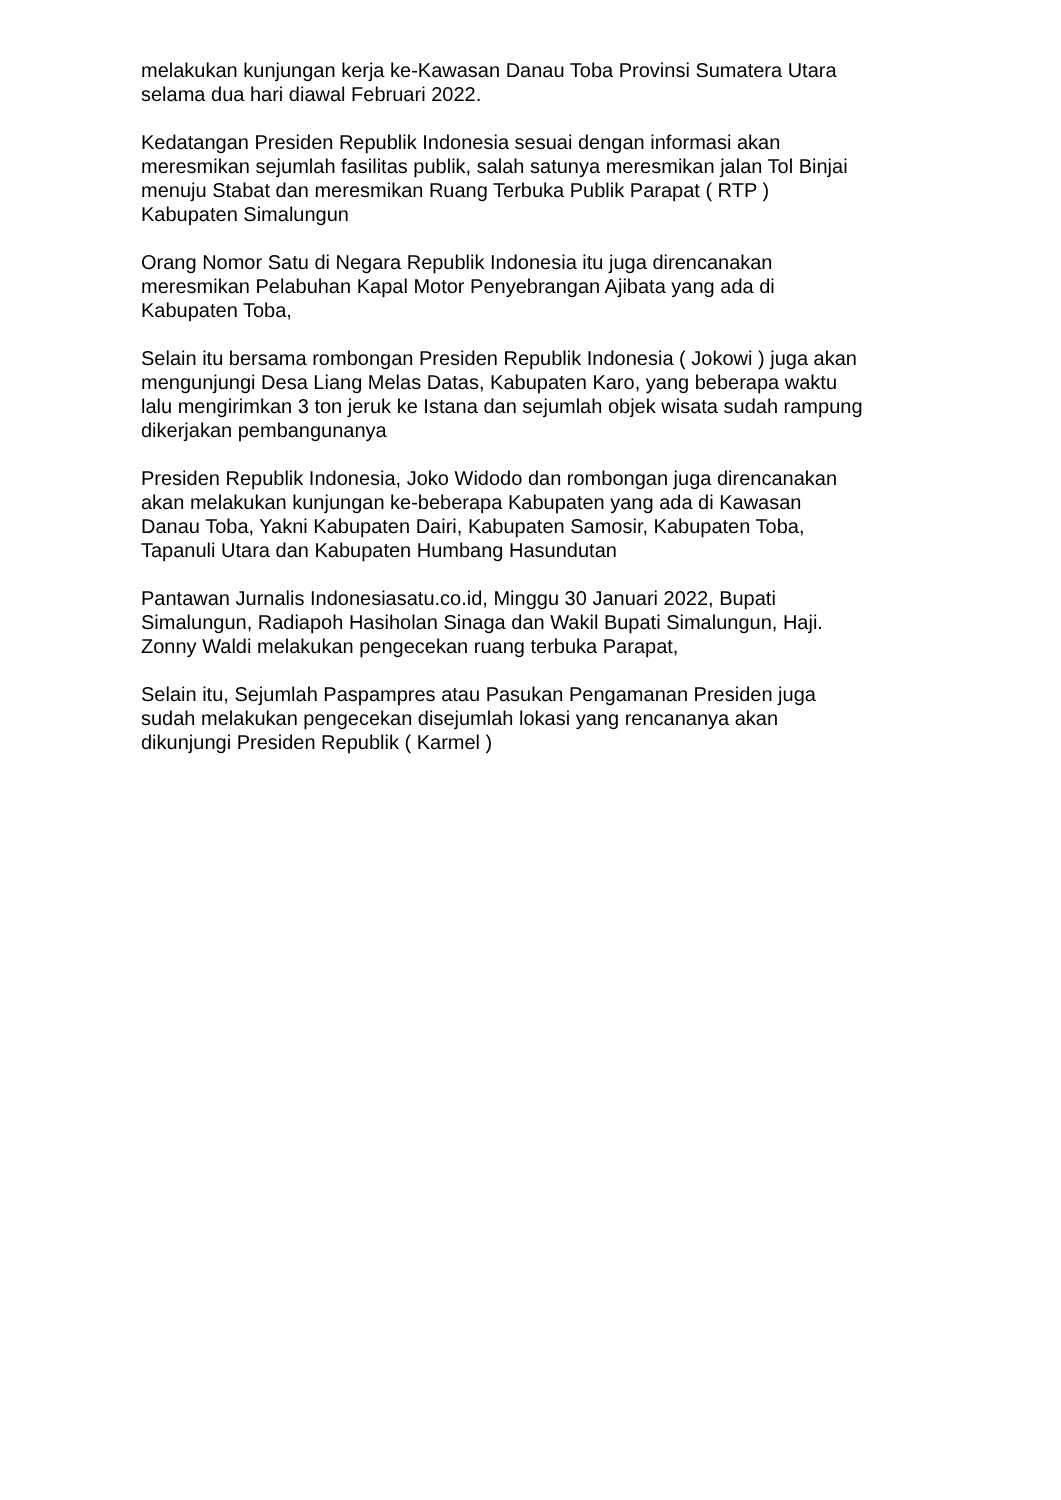melakukan kunjungan kerja ke-Kawasan Danau Toba Provinsi Sumatera Utara
selama dua hari diawal Februari 2022.
Kedatangan Presiden Republik Indonesia sesuai dengan informasi akan
meresmikan sejumlah fasilitas publik, salah satunya meresmikan jalan Tol Binjai
menuju Stabat dan meresmikan Ruang Terbuka Publik Parapat ( RTP )
Kabupaten Simalungun
Orang Nomor Satu di Negara Republik Indonesia itu juga direncanakan
meresmikan Pelabuhan Kapal Motor Penyebrangan Ajibata yang ada di
Kabupaten Toba,
Selain itu bersama rombongan Presiden Republik Indonesia ( Jokowi ) juga akan
mengunjungi Desa Liang Melas Datas, Kabupaten Karo, yang beberapa waktu
lalu mengirimkan 3 ton jeruk ke Istana dan sejumlah objek wisata sudah rampung
dikerjakan pembangunanya
Presiden Republik Indonesia, Joko Widodo dan rombongan juga direncanakan
akan melakukan kunjungan ke-beberapa Kabupaten yang ada di Kawasan
Danau Toba, Yakni Kabupaten Dairi, Kabupaten Samosir, Kabupaten Toba,
Tapanuli Utara dan Kabupaten Humbang Hasundutan
Pantawan Jurnalis Indonesiasatu.co.id, Minggu 30 Januari 2022, Bupati
Simalungun, Radiapoh Hasiholan Sinaga dan Wakil Bupati Simalungun, Haji.
Zonny Waldi melakukan pengecekan ruang terbuka Parapat,
Selain itu, Sejumlah Paspampres atau Pasukan Pengamanan Presiden juga
sudah melakukan pengecekan disejumlah lokasi yang rencananya akan
dikunjungi Presiden Republik ( Karmel )